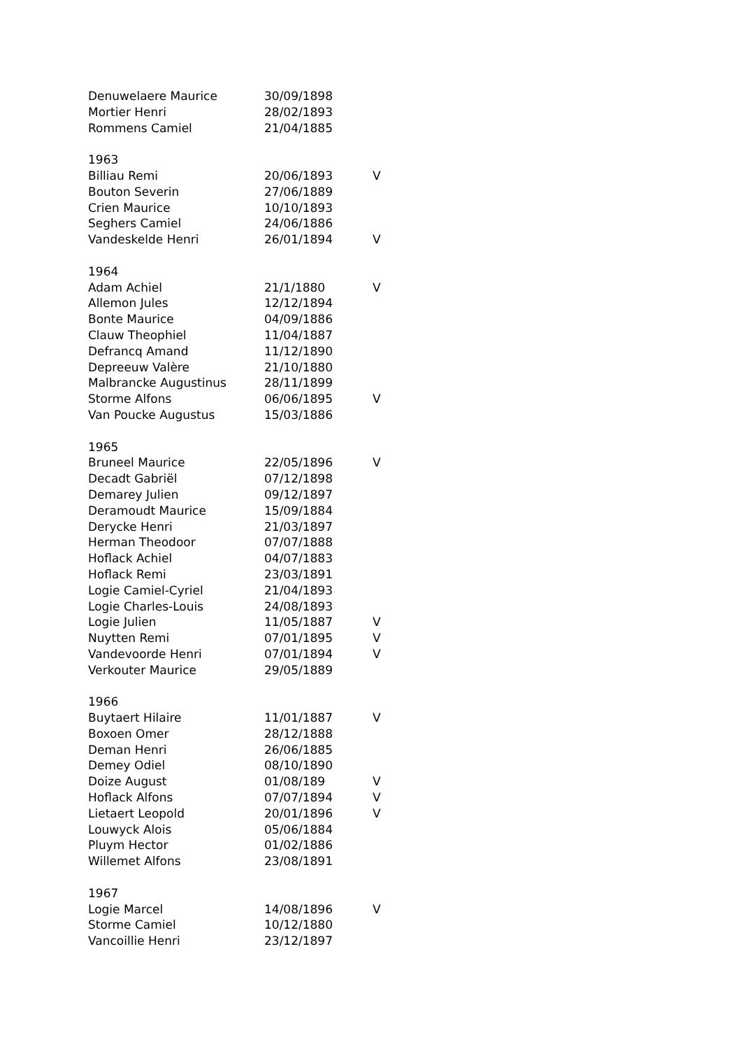| Denuwelaere Maurice | 30/09/1898 | |
| Mortier Henri | 28/02/1893 | |
| Rommens Camiel | 21/04/1885 | |
| 1963 | | |
| Billiau Remi | 20/06/1893 | V |
| Bouton Severin | 27/06/1889 | |
| Crien Maurice | 10/10/1893 | |
| Seghers Camiel | 24/06/1886 | |
| Vandeskelde Henri | 26/01/1894 | V |
| 1964 | | |
| Adam Achiel | 21/1/1880 | V |
| Allemon Jules | 12/12/1894 | |
| Bonte Maurice | 04/09/1886 | |
| Clauw Theophiel | 11/04/1887 | |
| Defrancq Amand | 11/12/1890 | |
| Depreeuw Valère | 21/10/1880 | |
| Malbrancke Augustinus | 28/11/1899 | |
| Storme Alfons | 06/06/1895 | V |
| Van Poucke Augustus | 15/03/1886 | |
| 1965 | | |
| Bruneel Maurice | 22/05/1896 | V |
| Decadt Gabriël | 07/12/1898 | |
| Demarey Julien | 09/12/1897 | |
| Deramoudt Maurice | 15/09/1884 | |
| Derycke Henri | 21/03/1897 | |
| Herman Theodoor | 07/07/1888 | |
| Hoflack Achiel | 04/07/1883 | |
| Hoflack Remi | 23/03/1891 | |
| Logie Camiel-Cyriel | 21/04/1893 | |
| Logie Charles-Louis | 24/08/1893 | |
| Logie Julien | 11/05/1887 | V |
| Nuytten Remi | 07/01/1895 | V |
| Vandevoorde Henri | 07/01/1894 | V |
| Verkouter Maurice | 29/05/1889 | |
| 1966 | | |
| Buytaert Hilaire | 11/01/1887 | V |
| Boxoen Omer | 28/12/1888 | |
| Deman Henri | 26/06/1885 | |
| Demey Odiel | 08/10/1890 | |
| Doize August | 01/08/189 | V |
| Hoflack Alfons | 07/07/1894 | V |
| Lietaert Leopold | 20/01/1896 | V |
| Louwyck Alois | 05/06/1884 | |
| Pluym Hector | 01/02/1886 | |
| Willemet Alfons | 23/08/1891 | |
| 1967 | | |
| Logie Marcel | 14/08/1896 | V |
| Storme Camiel | 10/12/1880 | |
| Vancoillie Henri | 23/12/1897 | |